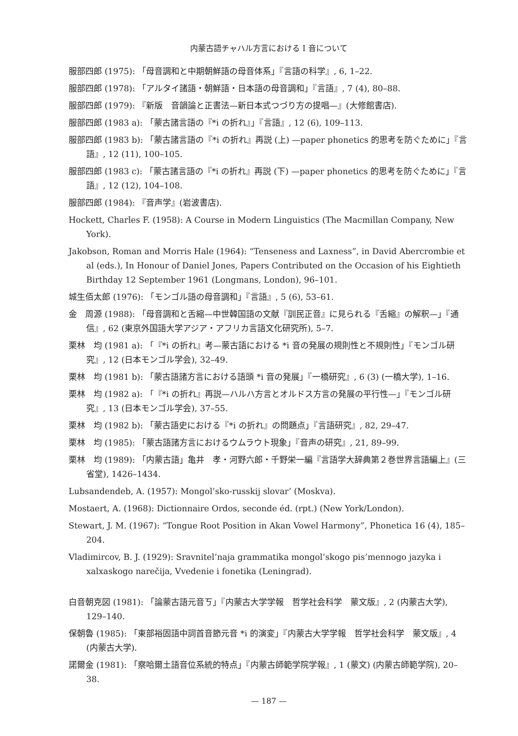内蒙古語チャハル方言における I 音について
服部四郎 (1975): 「母音調和と中期朝鮮語の母音体系」『言語の科学』, 6, 1–22.
服部四郎 (1978): 「アルタイ諸語・朝鮮語・日本語の母音調和」『言語』, 7 (4), 80–88.
服部四郎 (1979): 『新版　音韻論と正書法—新日本式つづり方の提唱—』(大修館書店).
服部四郎 (1983 a): 「蒙古諸言語の『*i の折れ』」『言語』, 12 (6), 109–113.
服部四郎 (1983 b): 「蒙古諸言語の『*i の折れ』再説 (上) —paper phonetics 的思考を防ぐために」『言語』, 12 (11), 100–105.
服部四郎 (1983 c): 「蒙古諸言語の『*i の折れ』再説 (下) —paper phonetics 的思考を防ぐために」『言語』, 12 (12), 104–108.
服部四郎 (1984): 『音声学』(岩波書店).
Hockett, Charles F. (1958): A Course in Modern Linguistics (The Macmillan Company, New York).
Jakobson, Roman and Morris Hale (1964): “Tenseness and Laxness”, in David Abercrombie et al (eds.), In Honour of Daniel Jones, Papers Contributed on the Occasion of his Eightieth Birthday 12 September 1961 (Longmans, London), 96–101.
城生佰太郎 (1976): 「モンゴル語の母音調和」『言語』, 5 (6), 53–61.
金　周源 (1988): 「母音調和と舌縮—中世韓国語の文献『訓民正音』に見られる『舌縮』の解釈—」『通信』, 62 (東京外国語大学アジア・アフリカ言語文化研究所), 5–7.
栗林　均 (1981 a): 「『*i の折れ』考—蒙古語における *i 音の発展の規則性と不規則性」『モンゴル研究』, 12 (日本モンゴル学会), 32–49.
栗林　均 (1981 b): 「蒙古語諸方言における語頭 *i 音の発展」『一橋研究』, 6 (3) (一橋大学), 1–16.
栗林　均 (1982 a): 「『*i の折れ』再説—ハルハ方言とオルドス方言の発展の平行性—」『モンゴル研究』, 13 (日本モンゴル学会), 37–55.
栗林　均 (1982 b): 「蒙古語史における『*i の折れ』の問題点」『言語研究』, 82, 29–47.
栗林　均 (1985): 「蒙古語諸方言におけるウムラウト現象」『音声の研究』, 21, 89–99.
栗林　均 (1989): 「内蒙古語」亀井　孝・河野六郎・千野栄一編『言語学大辞典第２巻世界言語編上』(三省堂), 1426–1434.
Lubsandendeb, A. (1957): Mongol’sko-russkij slovar’ (Moskva).
Mostaert, A. (1968): Dictionnaire Ordos, seconde éd. (rpt.) (New York/London).
Stewart, J. M. (1967): “Tongue Root Position in Akan Vowel Harmony”, Phonetica 16 (4), 185–204.
Vladimircov, B. J. (1929): Sravnitel’naja grammatika mongol’skogo pis’mennogo jazyka i xalxaskogo narečija, Vvedenie i fonetika (Leningrad).
白音朝克図 (1981): 「論蒙古語元音ㄎ」『内蒙古大学学報　哲学社会科学　蒙文版』, 2 (内蒙古大学), 129–140.
保朝魯 (1985): 「東部裕固語中詞首音節元音 *i 的演変」『内蒙古大学学報　哲学社会科学　蒙文版』, 4 (内蒙古大学).
諾爾金 (1981): 「察哈爾土語音位系統的特点」『内蒙古師範学院学報』, 1 (蒙文) (内蒙古師範学院), 20–38.
— 187 —